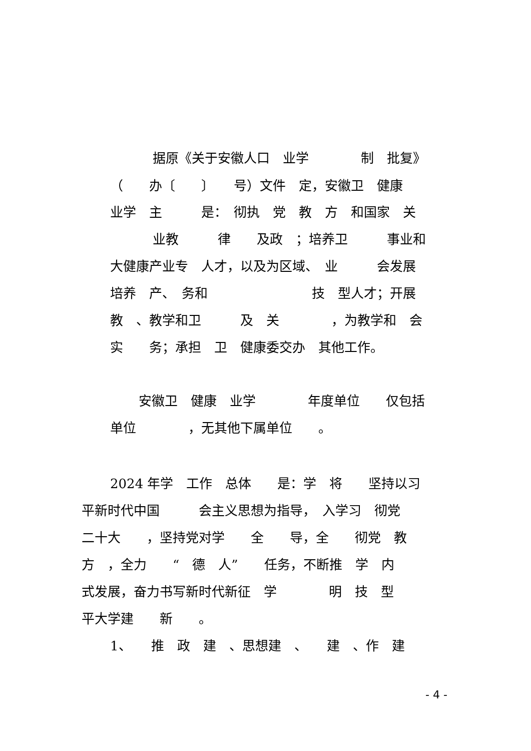据原《关于安徽人口　业学　　　　制　批复》
（　　办〔　　〕　　号）文件　定，安徽卫　健康
业学　主　　　是：　彻执　党　教　方　和国家　关
业教　　　律　　及政　；培养卫　　　事业和
大健康产业专　人才，以及为区域、　业　　　会发展
培养　产、　务和　　　　　　　　技　型人才；开展
教　、教学和卫　　　及　关　　　　，为教学和　会
实　　务；承担　卫　健康委交办　其他工作。
安徽卫　健康　业学　　　　年度单位　　仅包括
单位　　　　，无其他下属单位　　。
2024 年学　工作　总体　　是：学　将　　坚持以习
平新时代中国　　　会主义思想为指导，　入学习　彻党
二十大　　，坚持党对学　　全　　导，全　　彻党　教
方　，全力　　“　德　人”　　任务，不断推　学　内
式发展，奋力书写新时代新征　学　　　　明　技　型
平大学建　　新　　。
1、　　推　政　建　、思想建　、　　建　、作　建
- 4 -